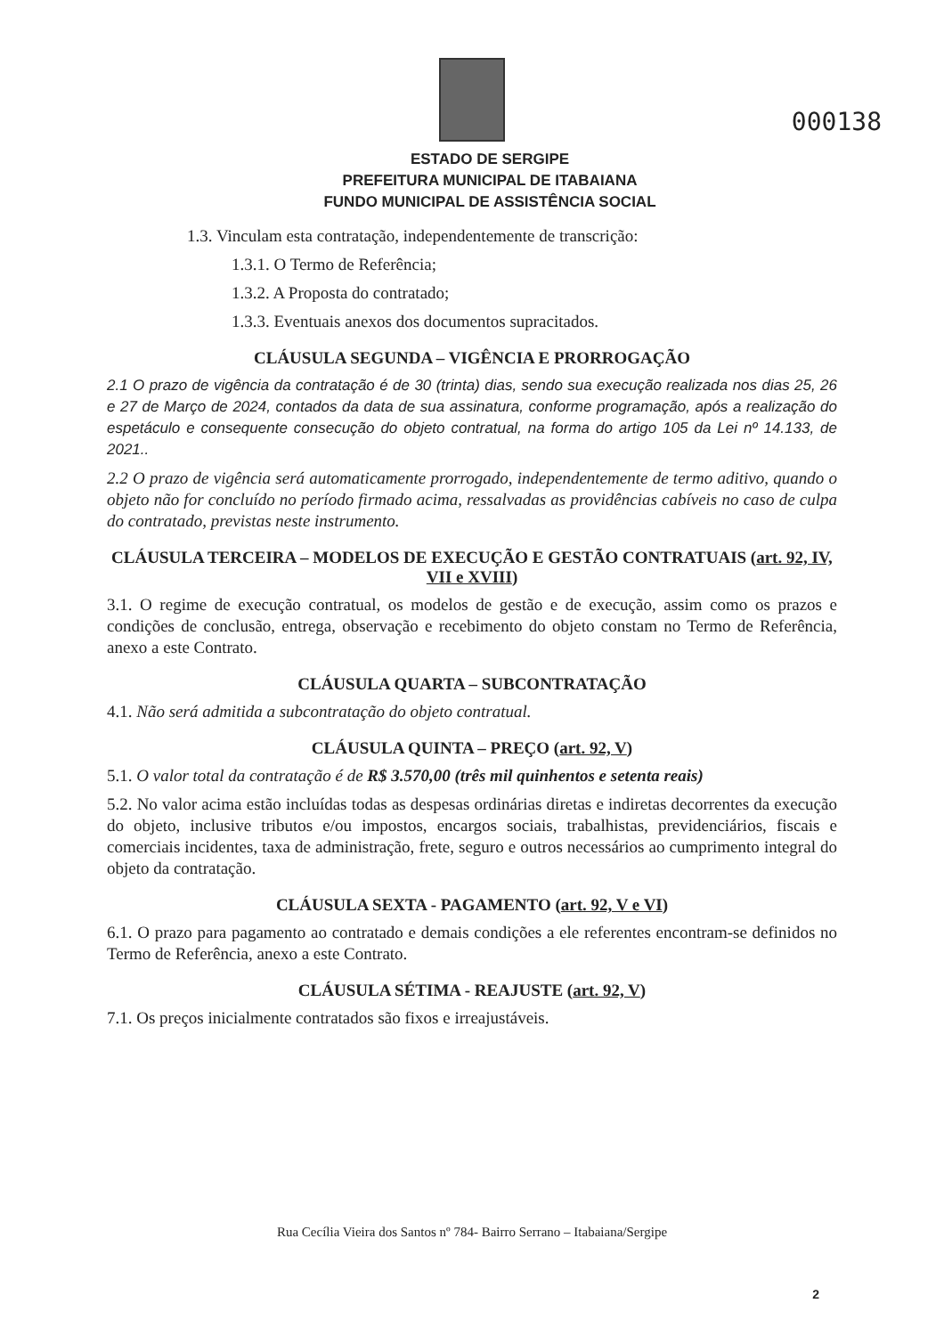000138
ESTADO DE SERGIPE
PREFEITURA MUNICIPAL DE ITABAIANA
FUNDO MUNICIPAL DE ASSISTÊNCIA SOCIAL
1.3. Vinculam esta contratação, independentemente de transcrição:
1.3.1. O Termo de Referência;
1.3.2. A Proposta do contratado;
1.3.3. Eventuais anexos dos documentos supracitados.
CLÁUSULA SEGUNDA – VIGÊNCIA E PRORROGAÇÃO
2.1 O prazo de vigência da contratação é de 30 (trinta) dias, sendo sua execução realizada nos dias 25, 26 e 27 de Março de 2024, contados da data de sua assinatura, conforme programação, após a realização do espetáculo e consequente consecução do objeto contratual, na forma do artigo 105 da Lei nº 14.133, de 2021..
2.2 O prazo de vigência será automaticamente prorrogado, independentemente de termo aditivo, quando o objeto não for concluído no período firmado acima, ressalvadas as providências cabíveis no caso de culpa do contratado, previstas neste instrumento.
CLÁUSULA TERCEIRA – MODELOS DE EXECUÇÃO E GESTÃO CONTRATUAIS (art. 92, IV, VII e XVIII)
3.1. O regime de execução contratual, os modelos de gestão e de execução, assim como os prazos e condições de conclusão, entrega, observação e recebimento do objeto constam no Termo de Referência, anexo a este Contrato.
CLÁUSULA QUARTA – SUBCONTRATAÇÃO
4.1. Não será admitida a subcontratação do objeto contratual.
CLÁUSULA QUINTA – PREÇO (art. 92, V)
5.1. O valor total da contratação é de R$ 3.570,00 (três mil quinhentos e setenta reais)
5.2. No valor acima estão incluídas todas as despesas ordinárias diretas e indiretas decorrentes da execução do objeto, inclusive tributos e/ou impostos, encargos sociais, trabalhistas, previdenciários, fiscais e comerciais incidentes, taxa de administração, frete, seguro e outros necessários ao cumprimento integral do objeto da contratação.
CLÁUSULA SEXTA - PAGAMENTO (art. 92, V e VI)
6.1. O prazo para pagamento ao contratado e demais condições a ele referentes encontram-se definidos no Termo de Referência, anexo a este Contrato.
CLÁUSULA SÉTIMA - REAJUSTE (art. 92, V)
7.1. Os preços inicialmente contratados são fixos e irreajustáveis.
Rua Cecília Vieira dos Santos nº 784- Bairro Serrano – Itabaiana/Sergipe
2